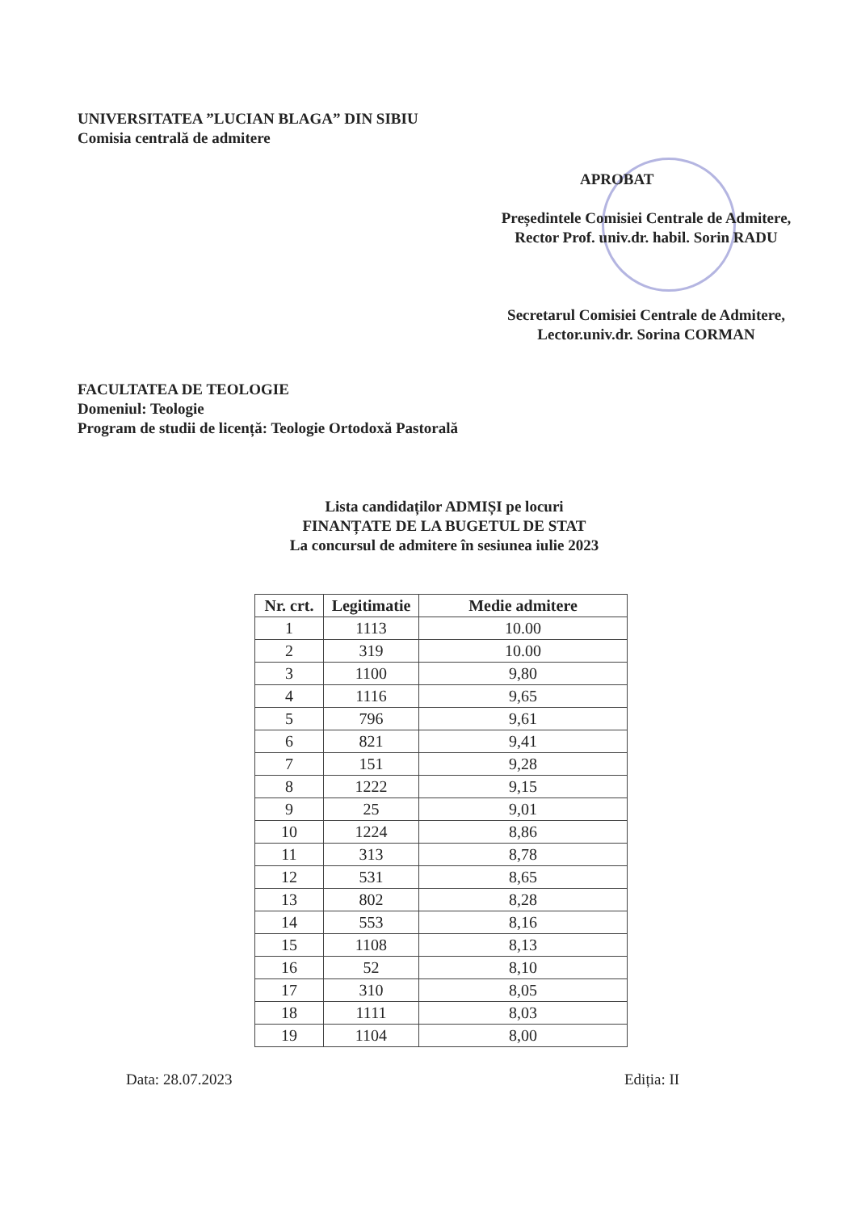UNIVERSITATEA ”LUCIAN BLAGA” DIN SIBIU
Comisia centrală de admitere
APROBAT
Președintele Comisiei Centrale de Admitere,
Rector Prof. univ.dr. habil. Sorin RADU
Secretarul Comisiei Centrale de Admitere,
Lector.univ.dr. Sorina CORMAN
FACULTATEA DE TEOLOGIE
Domeniul: Teologie
Program de studii de licență: Teologie Ortodoxă Pastorală
Lista candidaților ADMIȘI pe locuri
FINANȚATE DE LA BUGETUL DE STAT
La concursul de admitere în sesiunea iulie 2023
| Nr. crt. | Legitimatie | Medie admitere |
| --- | --- | --- |
| 1 | 1113 | 10.00 |
| 2 | 319 | 10.00 |
| 3 | 1100 | 9,80 |
| 4 | 1116 | 9,65 |
| 5 | 796 | 9,61 |
| 6 | 821 | 9,41 |
| 7 | 151 | 9,28 |
| 8 | 1222 | 9,15 |
| 9 | 25 | 9,01 |
| 10 | 1224 | 8,86 |
| 11 | 313 | 8,78 |
| 12 | 531 | 8,65 |
| 13 | 802 | 8,28 |
| 14 | 553 | 8,16 |
| 15 | 1108 | 8,13 |
| 16 | 52 | 8,10 |
| 17 | 310 | 8,05 |
| 18 | 1111 | 8,03 |
| 19 | 1104 | 8,00 |
Data: 28.07.2023 Ediția: II